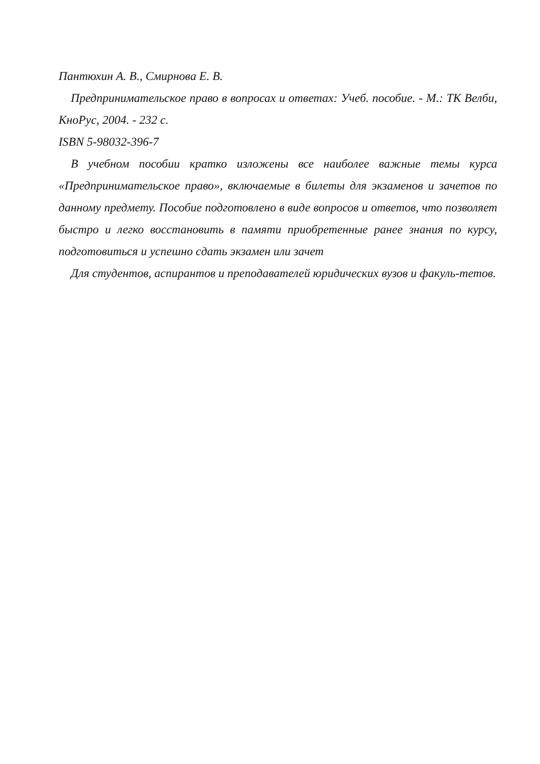Пантюхин А. В., Смирнова Е. В.
Предпринимательское право в вопросах и ответах: Учеб. пособие. - М.: ТК Велби, КноРус, 2004. - 232 с.
ISBN 5-98032-396-7
В учебном пособии кратко изложены все наиболее важные темы курса «Предпринимательское право», включаемые в билеты для экзаменов и зачетов по данному предмету. Пособие подготовлено в виде вопросов и ответов, что позволяет быстро и легко восстановить в памяти приобретенные ранее знания по курсу, подготовиться и успешно сдать экзамен или зачет
Для студентов, аспирантов и преподавателей юридических вузов и факуль-тетов.